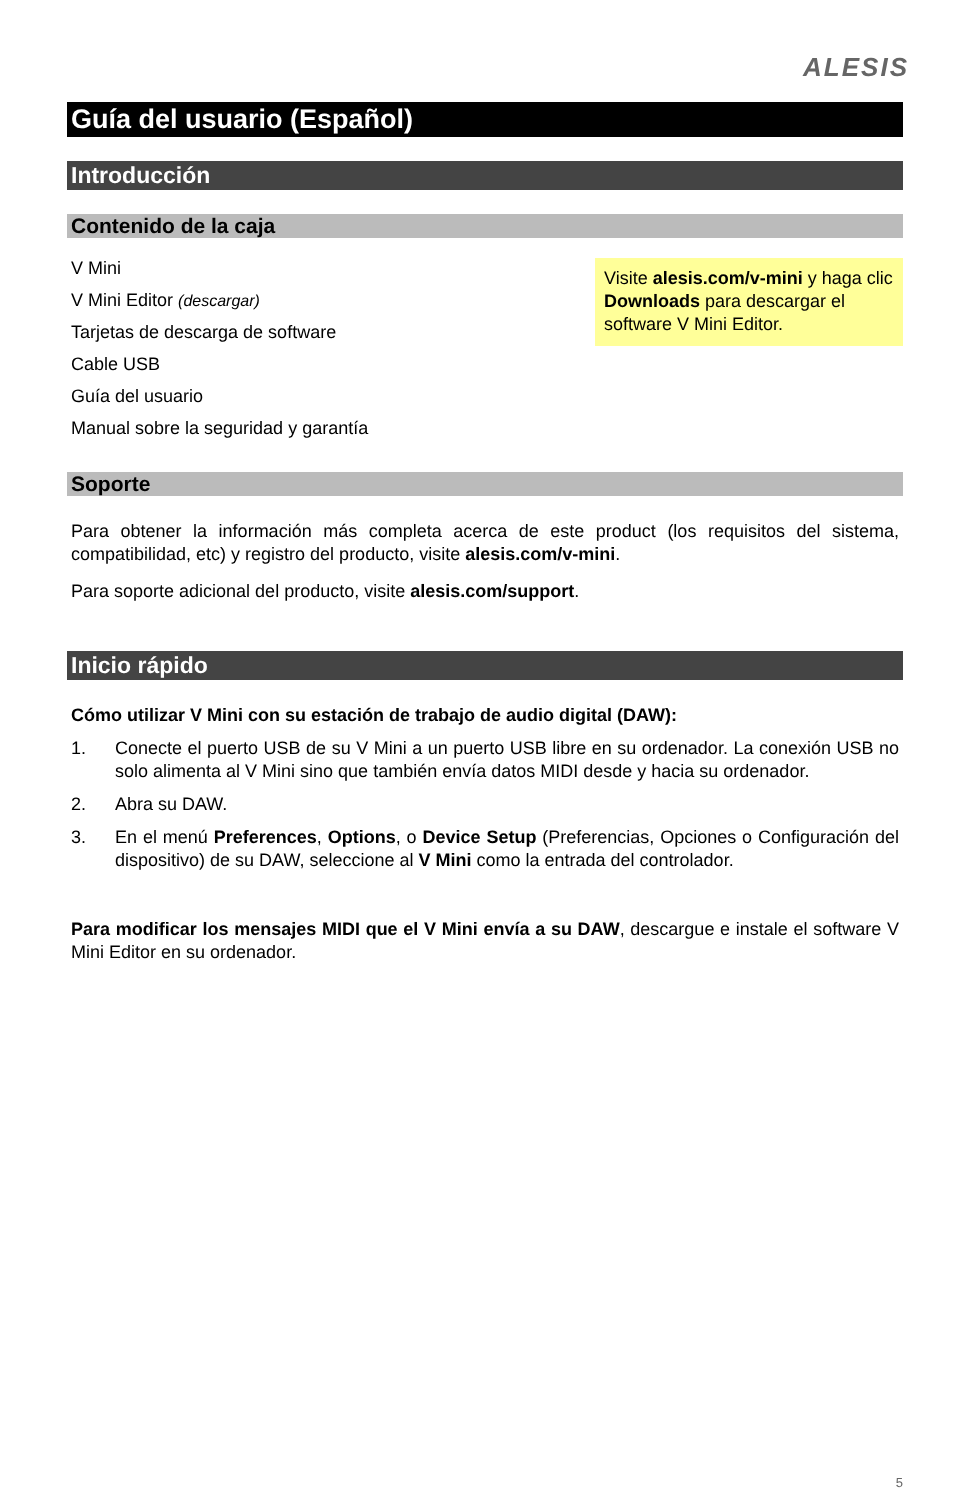ALESIS
Guía del usuario (Español)
Introducción
Contenido de la caja
V Mini
V Mini Editor (descargar)
Tarjetas de descarga de software
Cable USB
Guía del usuario
Manual sobre la seguridad y garantía
Visite alesis.com/v-mini y haga clic Downloads para descargar el software V Mini Editor.
Soporte
Para obtener la información más completa acerca de este product (los requisitos del sistema, compatibilidad, etc) y registro del producto, visite alesis.com/v-mini.
Para soporte adicional del producto, visite alesis.com/support.
Inicio rápido
Cómo utilizar V Mini con su estación de trabajo de audio digital (DAW):
1. Conecte el puerto USB de su V Mini a un puerto USB libre en su ordenador. La conexión USB no solo alimenta al V Mini sino que también envía datos MIDI desde y hacia su ordenador.
2. Abra su DAW.
3. En el menú Preferences, Options, o Device Setup (Preferencias, Opciones o Configuración del dispositivo) de su DAW, seleccione al V Mini como la entrada del controlador.
Para modificar los mensajes MIDI que el V Mini envía a su DAW, descargue e instale el software V Mini Editor en su ordenador.
5